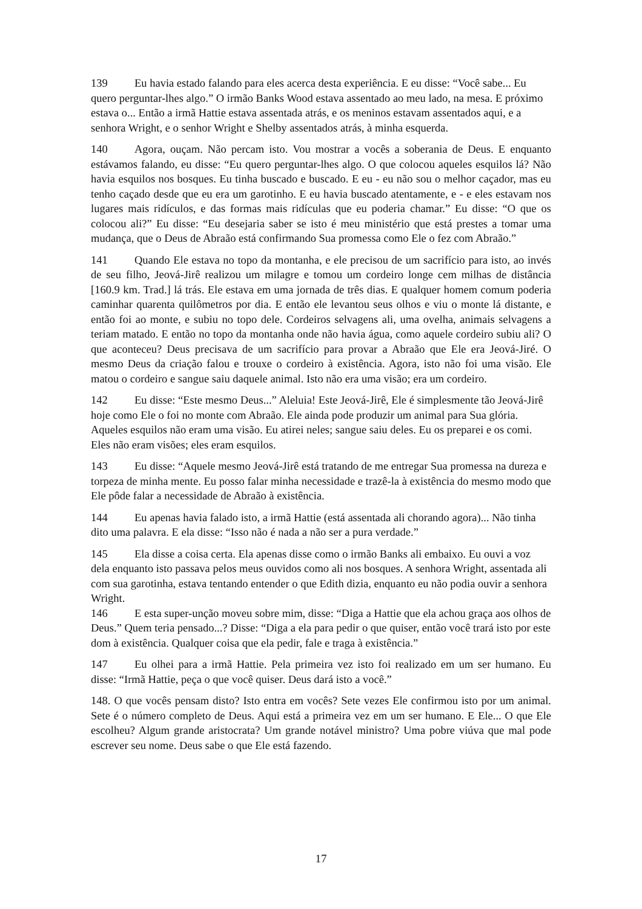139 Eu havia estado falando para eles acerca desta experiência. E eu disse: “Você sabe... Eu quero perguntar-lhes algo.” O irmão Banks Wood estava assentado ao meu lado, na mesa. E próximo estava o... Então a irmã Hattie estava assentada atrás, e os meninos estavam assentados aqui, e a senhora Wright, e o senhor Wright e Shelby assentados atrás, à minha esquerda.
140 Agora, ouçam. Não percam isto. Vou mostrar a vocês a soberania de Deus. E enquanto estávamos falando, eu disse: “Eu quero perguntar-lhes algo. O que colocou aqueles esquilos lá? Não havia esquilos nos bosques. Eu tinha buscado e buscado. E eu - eu não sou o melhor caçador, mas eu tenho caçado desde que eu era um garotinho. E eu havia buscado atentamente, e - e eles estavam nos lugares mais ridículos, e das formas mais ridículas que eu poderia chamar.” Eu disse: “O que os colocou ali?” Eu disse: “Eu desejaria saber se isto é meu ministério que está prestes a tomar uma mudança, que o Deus de Abraão está confirmando Sua promessa como Ele o fez com Abraão.”
141 Quando Ele estava no topo da montanha, e ele precisou de um sacrifício para isto, ao invés de seu filho, Jeová-Jirê realizou um milagre e tomou um cordeiro longe cem milhas de distância [160.9 km. Trad.] lá trás. Ele estava em uma jornada de três dias. E qualquer homem comum poderia caminhar quarenta quilômetros por dia. E então ele levantou seus olhos e viu o monte lá distante, e então foi ao monte, e subiu no topo dele. Cordeiros selvagens ali, uma ovelha, animais selvagens a teriam matado. E então no topo da montanha onde não havia água, como aquele cordeiro subiu ali? O que aconteceu? Deus precisava de um sacrifício para provar a Abraão que Ele era Jeová-Jiré. O mesmo Deus da criação falou e trouxe o cordeiro à existência. Agora, isto não foi uma visão. Ele matou o cordeiro e sangue saiu daquele animal. Isto não era uma visão; era um cordeiro.
142 Eu disse: “Este mesmo Deus...” Aleluia! Este Jeová-Jirê, Ele é simplesmente tão Jeová-Jirê hoje como Ele o foi no monte com Abraão. Ele ainda pode produzir um animal para Sua glória. Aqueles esquilos não eram uma visão. Eu atirei neles; sangue saiu deles. Eu os preparei e os comi. Eles não eram visões; eles eram esquilos.
143 Eu disse: “Aquele mesmo Jeová-Jirê está tratando de me entregar Sua promessa na dureza e torpeza de minha mente. Eu posso falar minha necessidade e trazê-la à existência do mesmo modo que Ele pôde falar a necessidade de Abraão à existência.
144 Eu apenas havia falado isto, a irmã Hattie (está assentada ali chorando agora)... Não tinha dito uma palavra. E ela disse: “Isso não é nada a não ser a pura verdade.”
145 Ela disse a coisa certa. Ela apenas disse como o irmão Banks ali embaixo. Eu ouvi a voz dela enquanto isto passava pelos meus ouvidos como ali nos bosques. A senhora Wright, assentada ali com sua garotinha, estava tentando entender o que Edith dizia, enquanto eu não podia ouvir a senhora Wright.
146 E esta super-unção moveu sobre mim, disse: “Diga a Hattie que ela achou graça aos olhos de Deus.” Quem teria pensado...? Disse: “Diga a ela para pedir o que quiser, então você trará isto por este dom à existência. Qualquer coisa que ela pedir, fale e traga à existência.”
147 Eu olhei para a irmã Hattie. Pela primeira vez isto foi realizado em um ser humano. Eu disse: “Irmã Hattie, peça o que você quiser. Deus dará isto a você.”
148. O que vocês pensam disto? Isto entra em vocês? Sete vezes Ele confirmou isto por um animal. Sete é o número completo de Deus. Aqui está a primeira vez em um ser humano. E Ele... O que Ele escolheu? Algum grande aristocrata? Um grande notável ministro? Uma pobre viúva que mal pode escrever seu nome. Deus sabe o que Ele está fazendo.
17